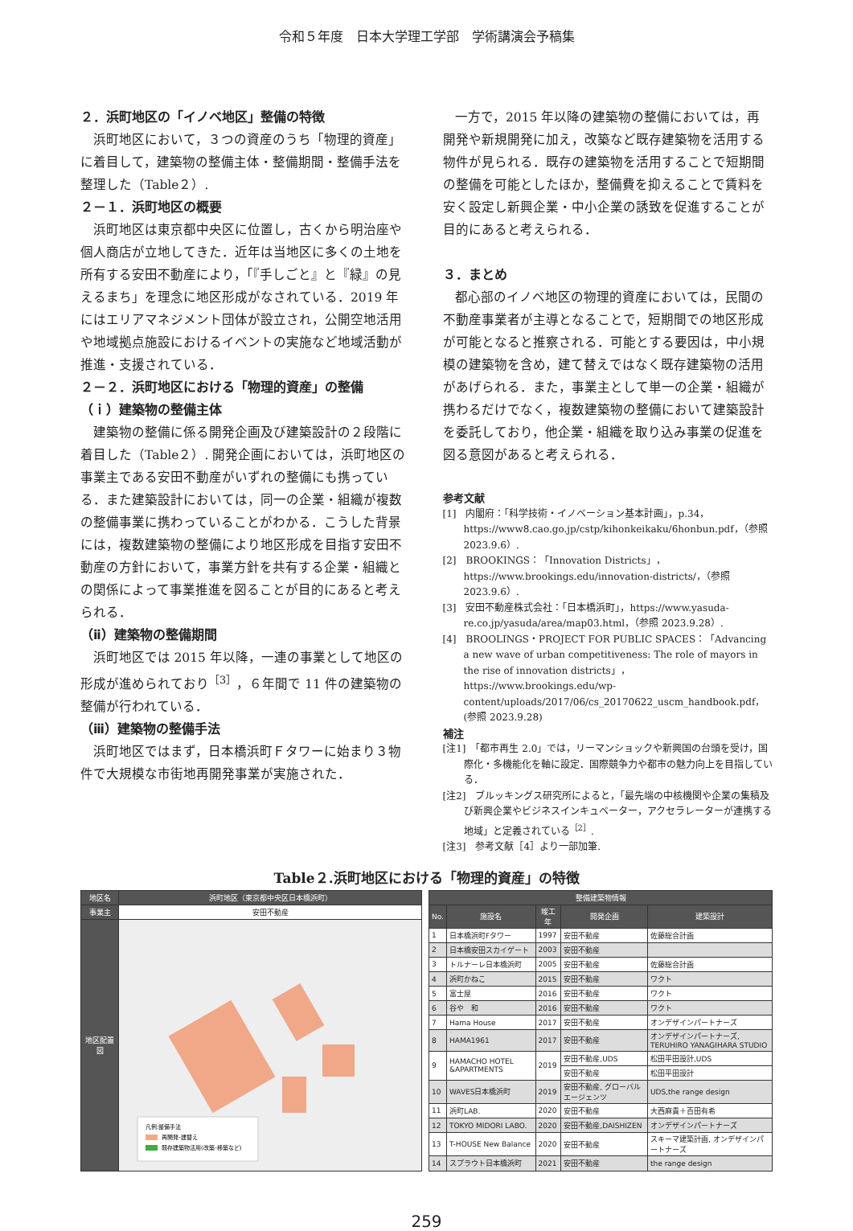令和５年度　日本大学理工学部　学術講演会予稿集
２．浜町地区の「イノベ地区」整備の特徴
浜町地区において，３つの資産のうち「物理的資産」に着目して，建築物の整備主体・整備期間・整備手法を整理した（Table２）.
２－１．浜町地区の概要
浜町地区は東京都中央区に位置し，古くから明治座や個人商店が立地してきた．近年は当地区に多くの土地を所有する安田不動産により，「『手しごと』と『緑』の見えるまち」を理念に地区形成がなされている．2019 年にはエリアマネジメント団体が設立され，公開空地活用や地域拠点施設におけるイベントの実施など地域活動が推進・支援されている．
２－２．浜町地区における「物理的資産」の整備
（ｉ）建築物の整備主体
建築物の整備に係る開発企画及び建築設計の２段階に着目した（Table２）. 開発企画においては，浜町地区の事業主である安田不動産がいずれの整備にも携っている．また建築設計においては，同一の企業・組織が複数の整備事業に携わっていることがわかる．こうした背景には，複数建築物の整備により地区形成を目指す安田不動産の方針において，事業方針を共有する企業・組織との関係によって事業推進を図ることが目的にあると考えられる．
（ⅱ）建築物の整備期間
浜町地区では 2015 年以降，一連の事業として地区の形成が進められており<sup>［3］</sup>，６年間で 11 件の建築物の整備が行われている．
（ⅲ）建築物の整備手法
浜町地区ではまず，日本橋浜町Ｆタワーに始まり３物件で大規模な市街地再開発事業が実施された．
一方で，2015 年以降の建築物の整備においては，再開発や新規開発に加え，改築など既存建築物を活用する物件が見られる．既存の建築物を活用することで短期間の整備を可能としたほか，整備費を抑えることで賃料を安く設定し新興企業・中小企業の誘致を促進することが目的にあると考えられる．
３．まとめ
都心部のイノベ地区の物理的資産においては，民間の不動産事業者が主導となることで，短期間での地区形成が可能となると推察される．可能とする要因は，中小規模の建築物を含め，建て替えではなく既存建築物の活用があげられる．また，事業主として単一の企業・組織が携わるだけでなく，複数建築物の整備において建築設計を委託しており，他企業・組織を取り込み事業の促進を図る意図があると考えられる．
参考文献
[1]　内閣府：「科学技術・イノベーション基本計画」，p.34，https://www8.cao.go.jp/cstp/kihonkeikaku/6honbun.pdf，（参照 2023.9.6）.
[2]　BROOKINGS：「Innovation Districts」，https://www.brookings.edu/innovation-districts/，（参照 2023.9.6）.
[3]　安田不動産株式会社：「日本橋浜町」，https://www.yasuda-re.co.jp/yasuda/area/map03.html，（参照 2023.9.28）.
[4]　BROOLINGS・PROJECT FOR PUBLIC SPACES：「Advancing a new wave of urban competitiveness: The role of mayors in the rise of innovation districts」，https://www.brookings.edu/wp-content/uploads/2017/06/cs_20170622_uscm_handbook.pdf，(参照 2023.9.28)
補注
[注1]　「都市再生 2.0」では，リーマンショックや新興国の台頭を受け，国際化・多機能化を軸に設定．国際競争力や都市の魅力向上を目指している．
[注2]　ブルッキングス研究所によると，「最先端の中核機関や企業の集積及び新興企業やビジネスインキュベーター，アクセラレーターが連携する地域」と定義されている<sup>［2］</sup>.
[注3]　参考文献［4］より一部加筆.
Table２.浜町地区における「物理的資産」の特徴
| 地区名 | 浜町地区（東京都中央区日本橋浜町） |
| --- | --- |
| 事業主 | 安田不動産 |
| 地区配置図 | 凡例:整備手法 再開発･建替え 既存建築物活用(改築･移築など) |
| 整備建築物情報 | | | | |
| --- | --- | --- | --- | --- |
| No. | 施設名 | 竣工年 | 開発企画 | 建築設計 |
| 1 | 日本橋浜町Fタワー | 1997 | 安田不動産 | 佐藤総合計画 |
| 2 | 日本橋安田スカイゲート | 2003 | 安田不動産 | |
| 3 | トルナーレ日本橋浜町 | 2005 | 安田不動産 | 佐藤総合計画 |
| 4 | 浜町かねこ | 2015 | 安田不動産 | ワクト |
| 5 | 富士屋 | 2016 | 安田不動産 | ワクト |
| 6 | 谷や 和 | 2016 | 安田不動産 | ワクト |
| 7 | Hama House | 2017 | 安田不動産 | オンデザインパートナーズ |
| 8 | HAMA1961 | 2017 | 安田不動産 | オンデザインパートナーズ, TERUHIRO YANAGIHARA STUDIO |
| 9 | HAMACHO HOTEL &APARTMENTS | 2019 | 安田不動産,UDS | 松田平田設計,UDS |
| | | | 安田不動産 | 松田平田設計 |
| 10 | WAVES日本橋浜町 | 2019 | 安田不動産, グローバルエージェンツ | UDS,the range design |
| 11 | 浜町LAB. | 2020 | 安田不動産 | 大西麻貴＋百田有希 |
| 12 | TOKYO MIDORI LABO. | 2020 | 安田不動産,DAISHIZEN | オンデザインパートナーズ |
| 13 | T-HOUSE New Balance | 2020 | 安田不動産 | スキーマ建築計画, オンデザインパートナーズ |
| 14 | スプラウト日本橋浜町 | 2021 | 安田不動産 | the range design |
259